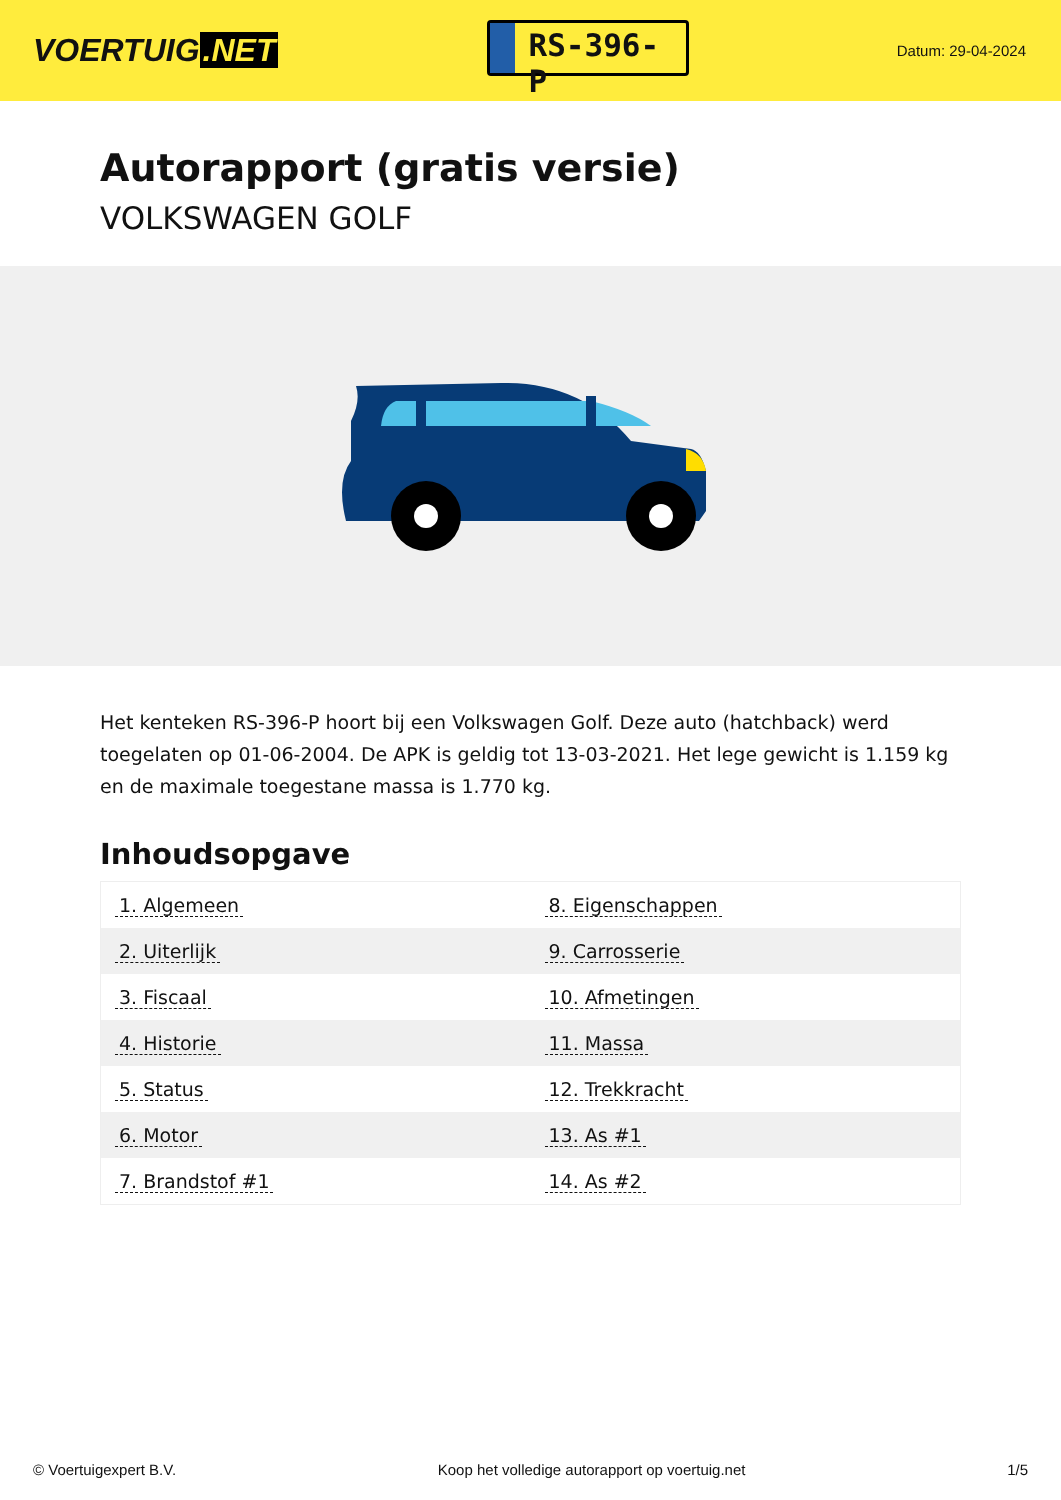VOERTUIG.NET
RS-396-P
Datum: 29-04-2024
Autorapport (gratis versie)
VOLKSWAGEN GOLF
Het kenteken RS-396-P hoort bij een Volkswagen Golf. Deze auto (hatchback) werd toegelaten op 01-06-2004. De APK is geldig tot 13-03-2021. Het lege gewicht is 1.159 kg en de maximale toegestane massa is 1.770 kg.
Inhoudsopgave
| 1. Algemeen | 8. Eigenschappen |
| 2. Uiterlijk | 9. Carrosserie |
| 3. Fiscaal | 10. Afmetingen |
| 4. Historie | 11. Massa |
| 5. Status | 12. Trekkracht |
| 6. Motor | 13. As #1 |
| 7. Brandstof #1 | 14. As #2 |
© Voertuigexpert B.V. Koop het volledige autorapport op voertuig.net 1/5